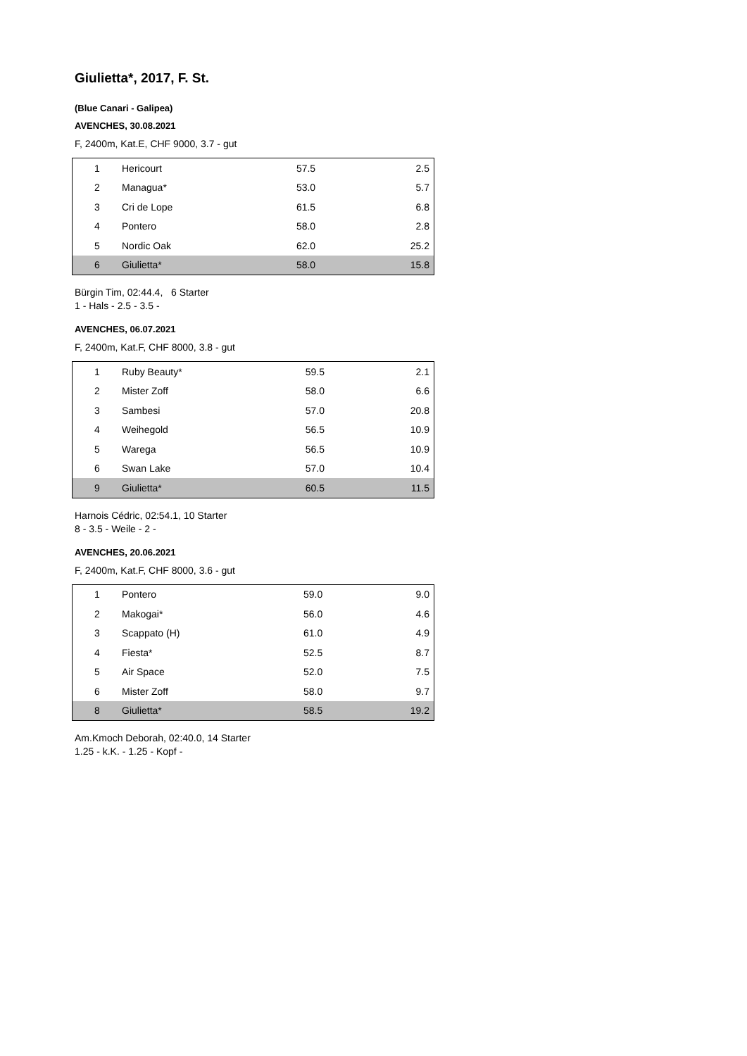Giulietta*, 2017, F. St.
(Blue Canari - Galipea)
AVENCHES, 30.08.2021
F, 2400m, Kat.E, CHF 9000, 3.7 - gut
| 1 | Hericourt | 57.5 | 2.5 |
| 2 | Managua* | 53.0 | 5.7 |
| 3 | Cri de Lope | 61.5 | 6.8 |
| 4 | Pontero | 58.0 | 2.8 |
| 5 | Nordic Oak | 62.0 | 25.2 |
| 6 | Giulietta* | 58.0 | 15.8 |
Bürgin Tim, 02:44.4, 6 Starter
1 - Hals - 2.5 - 3.5 -
AVENCHES, 06.07.2021
F, 2400m, Kat.F, CHF 8000, 3.8 - gut
| 1 | Ruby Beauty* | 59.5 | 2.1 |
| 2 | Mister Zoff | 58.0 | 6.6 |
| 3 | Sambesi | 57.0 | 20.8 |
| 4 | Weihegold | 56.5 | 10.9 |
| 5 | Warega | 56.5 | 10.9 |
| 6 | Swan Lake | 57.0 | 10.4 |
| 9 | Giulietta* | 60.5 | 11.5 |
Harnois Cédric, 02:54.1, 10 Starter
8 - 3.5 - Weile - 2 -
AVENCHES, 20.06.2021
F, 2400m, Kat.F, CHF 8000, 3.6 - gut
| 1 | Pontero | 59.0 | 9.0 |
| 2 | Makogai* | 56.0 | 4.6 |
| 3 | Scappato (H) | 61.0 | 4.9 |
| 4 | Fiesta* | 52.5 | 8.7 |
| 5 | Air Space | 52.0 | 7.5 |
| 6 | Mister Zoff | 58.0 | 9.7 |
| 8 | Giulietta* | 58.5 | 19.2 |
Am.Kmoch Deborah, 02:40.0, 14 Starter
1.25 - k.K. - 1.25 - Kopf -